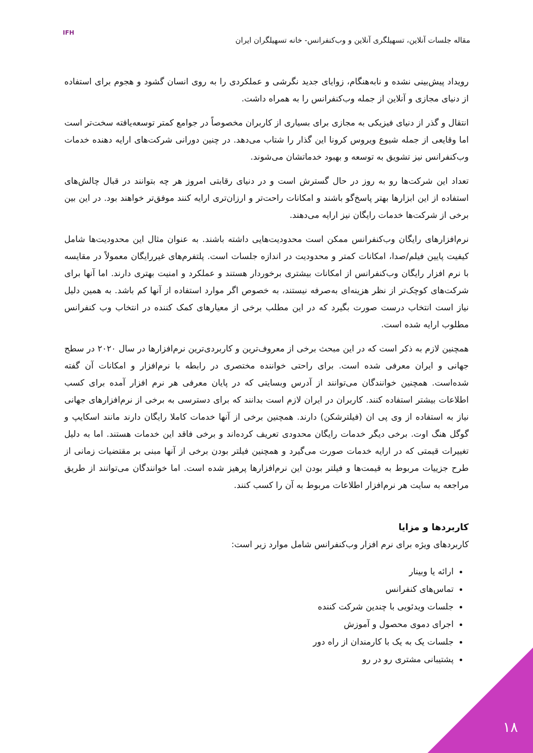مقاله جلسات آنلاین، تسهیلگری آنلاین و وب‌کنفرانس- خانه تسهیلگران ایران
IFH
رویداد پیش‌بینی نشده و نابه‌هنگام، زوایای جدید نگرشی و عملکردی را به روی انسان گشود و هجوم برای استفاده از دنیای مجازی و آنلاین از جمله وب‌کنفرانس را به همراه داشت.
انتقال و گذر از دنیای فیزیکی به مجازی برای بسیاری از کاربران مخصوصاً در جوامع کمتر توسعه‌یافته سخت‌تر است اما وقایعی از جمله شیوع ویروس کرونا این گذار را شتاب می‌دهد. در چنین دورانی شرکت‌های ارایه دهنده خدمات وب‌کنفرانس نیز تشویق به توسعه و بهبود خدماتشان می‌شوند.
تعداد این شرکت‌ها رو به روز در حال گسترش است و در دنیای رقابتی امروز هر چه بتوانند در قبال چالش‌های استفاده از این ابزارها بهتر پاسخ‌گو باشند و امکانات راحت‌تر و ارزان‌تری ارایه کنند موفق‌تر خواهند بود. در این بین برخی از شرکت‌ها خدمات رایگان نیز ارایه می‌دهند.
نرم‌افزارهای رایگان وب‌کنفرانس ممکن است محدودیت‌هایی داشته باشند. به عنوان مثال این محدودیت‌ها شامل کیفیت پایین فیلم/صدا، امکانات کمتر و محدودیت در اندازه جلسات است. پلتفرم‌های غیررایگان معمولاً در مقایسه با نرم افزار رایگان وب‌کنفرانس از امکانات بیشتری برخوردار هستند و عملکرد و امنیت بهتری دارند. اما آنها برای شرکت‌های کوچک‌تر از نظر هزینه‌ای به‌صرفه نیستند، به خصوص اگر موارد استفاده از آنها کم باشد. به همین دلیل نیاز است انتخاب درست صورت بگیرد که در این مطلب برخی از معیارهای کمک کننده در انتخاب وب کنفرانس مطلوب ارایه شده است.
همچنین لازم به ذکر است که در این مبحث برخی از معروف‌ترین و کاربردی‌ترین نرم‌افزارها در سال ۲۰۲۰ در سطح جهانی و ایران معرفی شده است. برای راحتی خواننده مختصری در رابطه با نرم‌افزار و امکانات آن گفته شده‌است. همچنین خوانندگان می‌توانند از آدرس وبسایتی که در پایان معرفی هر نرم افزار آمده برای کسب اطلاعات بیشتر استفاده کنند. کاربران در ایران لازم است بدانند که برای دسترسی به برخی از نرم‌افزارهای جهانی نیاز به استفاده از وی پی ان (فیلترشکن) دارند. همچنین برخی از آنها خدمات کاملا رایگان دارند مانند اسکایپ و گوگل هنگ اوت. برخی دیگر خدمات رایگان محدودی تعریف کرده‌اند و برخی فاقد این خدمات هستند. اما به دلیل تغییرات قیمتی که در ارایه خدمات صورت می‌گیرد و همچنین فیلتر بودن برخی از آنها مبنی بر مقتضیات زمانی از طرح جزییات مربوط به قیمت‌ها و فیلتر بودن این نرم‌افزارها پرهیز شده است. اما خوانندگان می‌توانند از طریق مراجعه به سایت هر نرم‌افزار اطلاعات مربوط به آن را کسب کنند.
کاربردها و مزایا
کاربردهای ویژه برای نرم افزار وب‌کنفرانس شامل موارد زیر است:
ارائه یا وبینار
تماس‌های کنفرانس
جلسات ویدئویی با چندین شرکت کننده
اجرای دموی محصول و آموزش
جلسات یک به یک با کارمندان از راه دور
پشتیبانی مشتری رو در رو
۱۸